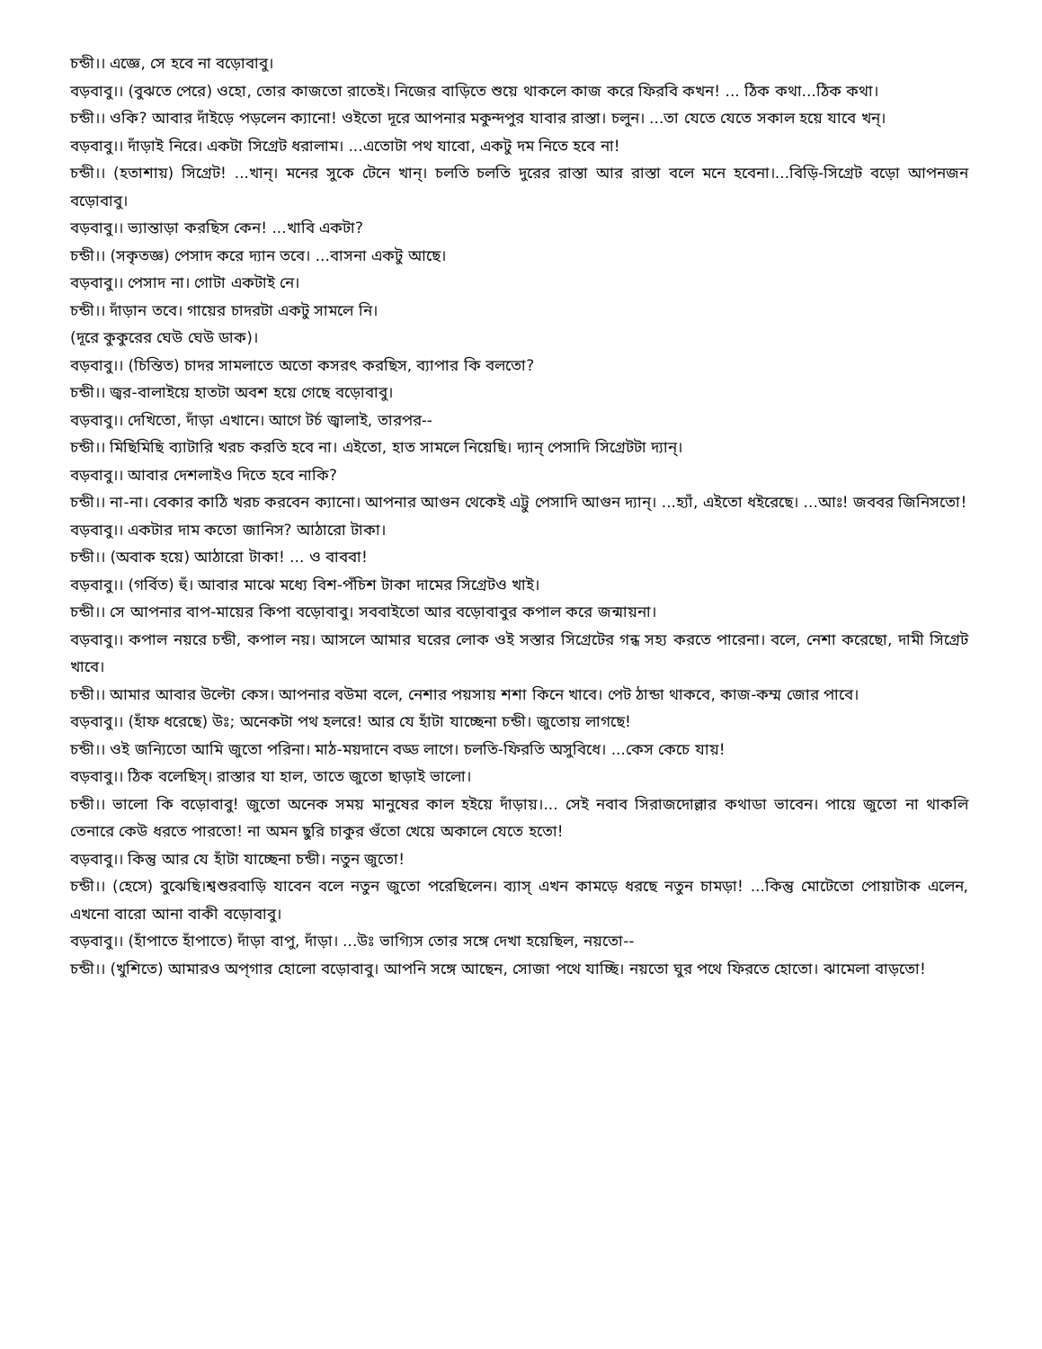চন্ডী।। এজ্ঞে, সে হবে না বড়োবাবু।
বড়বাবু।। (বুঝতে পেরে) ওহো, তোর কাজতো রাতেই। নিজের বাড়িতে শুয়ে থাকলে কাজ করে ফিরবি কখন! ... ঠিক কথা...ঠিক কথা।
চন্ডী।। ওকি? আবার দাঁইড়ে পড়লেন ক্যানো! ওইতো দূরে আপনার মকুন্দপুর যাবার রাস্তা। চলুন। ...তা যেতে যেতে সকাল হয়ে যাবে খন্।
বড়বাবু।। দাঁড়াই নিরে। একটা সিগ্রেট ধরালাম। ...এতোটা পথ যাবো, একটু দম নিতে হবে না!
চন্ডী।। (হতাশায়) সিগ্রেট! ...খান্। মনের সুকে টেনে খান্। চলতি চলতি দুরের রাস্তা আর রাস্তা বলে মনে হবেনা।...বিড়ি-সিগ্রেট বড়ো আপনজন বড়োবাবু।
বড়বাবু।। ভ্যান্তাড়া করছিস কেন! ...খাবি একটা?
চন্ডী।। (সকৃতজ্ঞ) পেসাদ করে দ্যান তবে। ...বাসনা একটু আছে।
বড়বাবু।। পেসাদ না। গোটা একটাই নে।
চন্ডী।। দাঁড়ান তবে। গায়ের চাদরটা একটু সামলে নি।
(দূরে কুকুরের ঘেউ ঘেউ ডাক)।
বড়বাবু।। (চিন্তিত) চাদর সামলাতে অতো কসরৎ করছিস, ব্যাপার কি বলতো?
চন্ডী।। জ্বর-বালাইয়ে হাতটা অবশ হয়ে গেছে বড়োবাবু।
বড়বাবু।। দেখিতো, দাঁড়া এখানে। আগে টর্চ জ্বালাই, তারপর--
চন্ডী।। মিছিমিছি ব্যাটারি খরচ করতি হবে না। এইতো, হাত সামলে নিয়েছি। দ্যান্ পেসাদি সিগ্রেটটা দ্যান্।
বড়বাবু।। আবার দেশলাইও দিতে হবে নাকি?
চন্ডী।। না-না। বেকার কাঠি খরচ করবেন ক্যানো। আপনার আগুন থেকেই এট্টু পেসাদি আগুন দ্যান্। ...হ্যাঁ, এইতো ধইরেছে। ...আঃ! জববর জিনিসতো!
বড়বাবু।। একটার দাম কতো জানিস? আঠারো টাকা।
চন্ডী।। (অবাক হয়ে) আঠারো টাকা! ... ও বাববা!
বড়বাবু।। (গর্বিত) হুঁ। আবার মাঝে মধ্যে বিশ-পঁচিশ টাকা দামের সিগ্রেটও খাই।
চন্ডী।। সে আপনার বাপ-মায়ের কিপা বড়োবাবু। সববাইতো আর বড়োবাবুর কপাল করে জন্মায়না।
বড়বাবু।। কপাল নয়রে চন্ডী, কপাল নয়। আসলে আমার ঘরের লোক ওই সস্তার সিগ্রেটের গন্ধ সহ্য করতে পারেনা। বলে, নেশা করেছো, দামী সিগ্রেট খাবে।
চন্ডী।। আমার আবার উল্টো কেস। আপনার বউমা বলে, নেশার পয়সায় শশা কিনে খাবে। পেট ঠান্ডা থাকবে, কাজ-কম্ম জোর পাবে।
বড়বাবু।। (হাঁফ ধরেছে) উঃ; অনেকটা পথ হলরে! আর যে হাঁটা যাচ্ছেনা চন্ডী। জুতোয় লাগছে!
চন্ডী।। ওই জন্যিতো আমি জুতো পরিনা। মাঠ-ময়দানে বড্ড লাগে। চলতি-ফিরতি অসুবিধে। ...কেস কেচে যায়!
বড়বাবু।। ঠিক বলেছিস্। রাস্তার যা হাল, তাতে জুতো ছাড়াই ভালো।
চন্ডী।। ভালো কি বড়োবাবু! জুতো অনেক সময় মানুষের কাল হইয়ে দাঁড়ায়।... সেই নবাব সিরাজদোল্লার কথাডা ভাবেন। পায়ে জুতো না থাকলি তেনারে কেউ ধরতে পারতো! না অমন ছুরি চাকুর গুঁতো খেয়ে অকালে যেতে হতো!
বড়বাবু।। কিন্তু আর যে হাঁটা যাচ্ছেনা চন্ডী। নতুন জুতো!
চন্ডী।। (হেসে) বুঝেছি।শ্বশুরবাড়ি যাবেন বলে নতুন জুতো পরেছিলেন। ব্যাস্ এখন কামড়ে ধরছে নতুন চামড়া! ...কিন্তু মোটেতো পোয়াটাক এলেন, এখনো বারো আনা বাকী বড়োবাবু।
বড়বাবু।। (হাঁপাতে হাঁপাতে) দাঁড়া বাপু, দাঁড়া। ...উঃ ভাগ্যিস তোর সঙ্গে দেখা হয়েছিল, নয়তো--
চন্ডী।। (খুশিতে) আমারও অপ্গার হোলো বড়োবাবু। আপনি সঙ্গে আছেন, সোজা পথে যাচ্ছি। নয়তো ঘুর পথে ফিরতে হোতো। ঝামেলা বাড়তো!